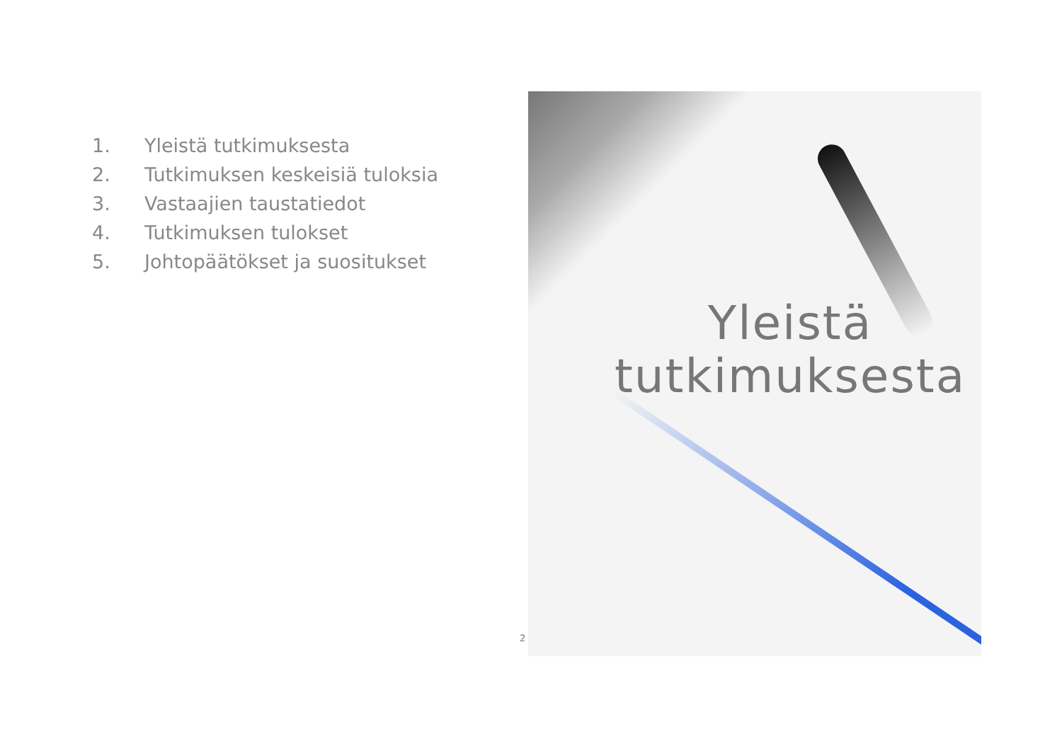1. Yleistä tutkimuksesta
2. Tutkimuksen keskeisiä tuloksia
3. Vastaajien taustatiedot
4. Tutkimuksen tulokset
5. Johtopäätökset ja suositukset
Yleistä
tutkimuksesta
2